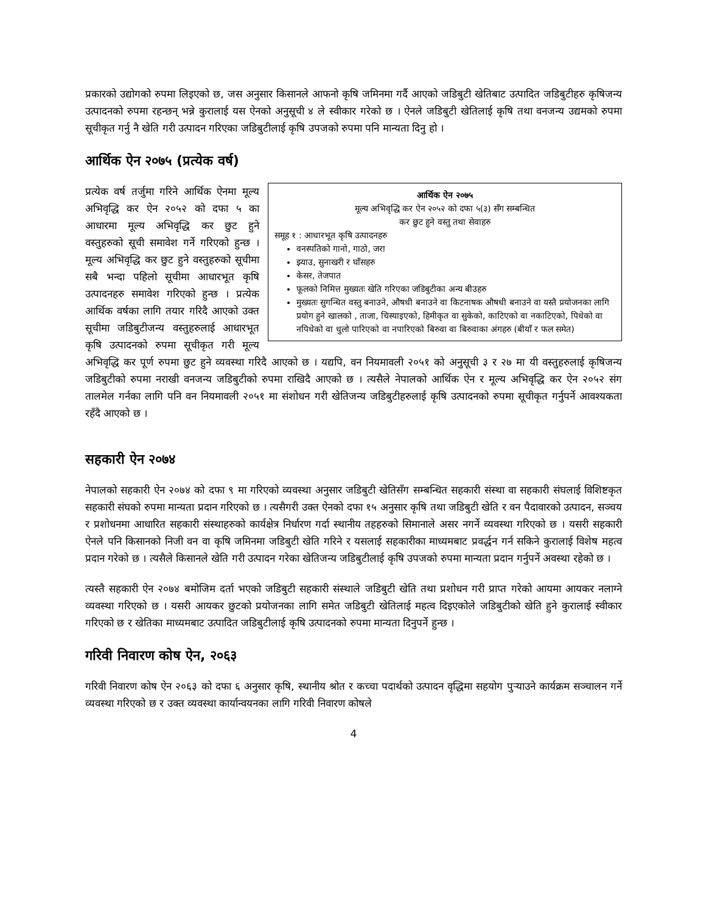प्रकारको उद्योगको रुपमा लिइएको छ, जस अनुसार किसानले आफनो कृषि जमिनमा गर्दै आएको जडिबुटी खेतिबाट उत्पादित जडिबुटीहरु कृषिजन्य उत्पादनको रुपमा रहन्छन् भन्ने कुरालाई यस ऐनको अनुसूची ४ ले स्वीकार गरेको छ । ऐनले जडिबुटी खेतिलाई कृषि तथा वनजन्य उद्यमको रुपमा सूचीकृत गर्नु नै खेति गरी उत्पादन गरिएका जडिबुटीलाई कृषि उपजको रुपमा पनि मान्यता दिनु हो ।
आर्थिक ऐन २०७५ (प्रत्येक वर्ष)
आर्थिक ऐन २०७५
मूल्य अभिवृद्धि कर ऐन २०५२ को दफा ५(३) सँग सम्बन्धित
कर छुट हुने वस्तु तथा सेवाहरु
समूह १ : आधारभूत कृषि उत्पादनहरु
वनस्पतिको गानो, गाठो, जरा
झ्याउ, सुनाखरी र घाँसहरु
केसर, तेजपात
फूलको निमित्त मुख्यतः खेति गरिएका जडिबुटीका अन्य बीउहरु
मुख्यतः सुगन्धित वस्तु बनाउने, औषधी बनाउने वा किटनाषक औषधी बनाउने वा यस्तै प्रयोजनका लागि प्रयोग हुने खालको , ताजा, चिस्याइएको, हिमीकृत वा सुकेको, काटिएको वा नकाटिएको, पिधेको वा नपिधेको वा धुलो पारिएको वा नपारिएको बिरुवा वा बिरुवाका अंगहरु (बीयाँ र फल समेत)
प्रत्येक वर्ष तर्जुमा गरिने आर्थिक ऐनमा मूल्य अभिवृद्धि कर ऐन २०५२ को दफा ५ का आधारमा मूल्य अभिवृद्धि कर छुट हुने वस्तुहरुको सूची समावेश गर्ने गरिएको हुन्छ । मूल्य अभिवृद्धि कर छुट हुने वस्तुहरुको सूचीमा सबै भन्दा पहिलो सूचीमा आधारभूत कृषि उत्पादनहरु समावेश गरिएको हुन्छ । प्रत्येक आर्थिक वर्षका लागि तयार गरिदै आएको उक्त सूचीमा जडिबुटीजन्य वस्तुहरुलाई आधारभूत कृषि उत्पादनको रुपमा सूचीकृत गरी मूल्य अभिवृद्धि कर पूर्ण रुपमा छुट हुने व्यवस्था गरिदै आएको छ । यद्यपि, वन नियमावली २०५१ को अनुसूची ३ र २७ मा यी वस्तुहरुलाई कृषिजन्य जडिबुटीको रुपमा नराखी वनजन्य जडिबुटीको रुपमा राखिदै आएको छ । त्यसैले नेपालको आर्थिक ऐन र मूल्य अभिवृद्धि कर ऐन २०५२ संग तालमेल गर्नका लागि पनि वन नियमावली २०५१ मा संशोधन गरी खेतिजन्य जडिबुटीहरुलाई कृषि उत्पादनको रुपमा सूचीकृत गर्नुपर्ने आवश्यकता रहँदै आएको छ ।
सहकारी ऐन २०७४
नेपालको सहकारी ऐन २०७४ को दफा ९ मा गरिएको व्यवस्था अनुसार जडिबुटी खेतिसँग सम्बन्धित सहकारी संस्था वा सहकारी संघलाई विशिष्टकृत सहकारी संघको रुपमा मान्यता प्रदान गरिएको छ । त्यसैगरी उक्त ऐनको दफा १५ अनुसार कृषि तथा जडिबुटी खेति र वन पैदावारको उत्पादन, सञ्चय र प्रशोधनमा आधारित सहकारी संस्थाहरुको कार्यक्षेत्र निर्धारण गर्दा स्थानीय तहहरुको सिमानाले असर नगर्ने व्यवस्था गरिएको छ । यसरी सहकारी ऐनले पनि किसानको निजी वन वा कृषि जमिनमा जडिबुटी खेति गरिने र यसलाई सहकारीका माध्यमबाट प्रवर्द्धन गर्न सकिने कुरालाई विशेष महत्व प्रदान गरेको छ । त्यसैले किसानले खेति गरी उत्पादन गरेका खेतिजन्य जडिबुटीलाई कृषि उपजको रुपमा मान्यता प्रदान गर्नुपर्ने अवस्था रहेको छ ।
त्यस्तै सहकारी ऐन २०७४ बमोजिम दर्ता भएको जडिबुटी सहकारी संस्थाले जडिबुटी खेति तथा प्रशोधन गरी प्राप्त गरेको आयमा आयकर नलाग्ने व्यवस्था गरिएको छ । यसरी आयकर छुटको प्रयोजनका लागि समेत जडिबुटी खेतिलाई महत्व दिइएकोले जडिबुटीको खेति हुने कुरालाई स्वीकार गरिएको छ र खेतिका माध्यमबाट उत्पादित जडिबुटीलाई कृषि उत्पादनको रुपमा मान्यता दिनुपर्ने हुन्छ ।
गरिवी निवारण कोष ऐन, २०६३
गरिवी निवारण कोष ऐन २०६३ को दफा ६ अनुसार कृषि, स्थानीय श्रोत र कच्चा पदार्थको उत्पादन वृद्धिमा सहयोग पुऱ्याउने कार्यक्रम सञ्चालन गर्ने व्यवस्था गरिएको छ र उक्त व्यवस्था कार्यान्वयनका लागि गरिवी निवारण कोषले
4